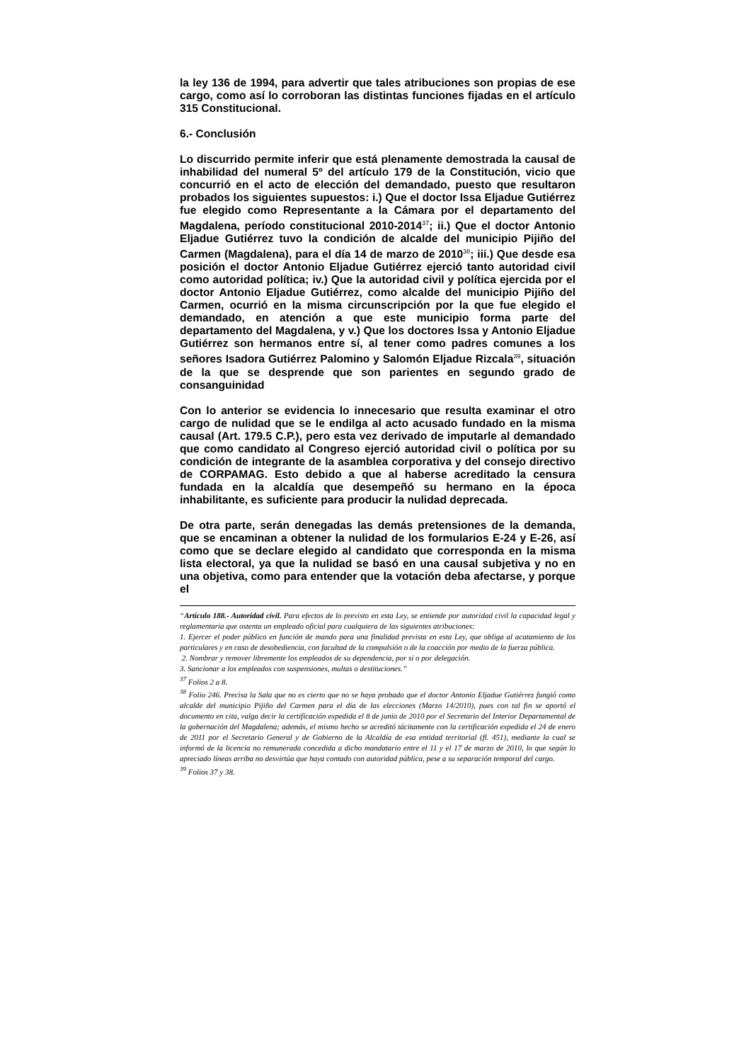la ley 136 de 1994, para advertir que tales atribuciones son propias de ese cargo, como así lo corroboran las distintas funciones fijadas en el artículo 315 Constitucional.
6.- Conclusión
Lo discurrido permite inferir que está plenamente demostrada la causal de inhabilidad del numeral 5º del artículo 179 de la Constitución, vicio que concurrió en el acto de elección del demandado, puesto que resultaron probados los siguientes supuestos: i.) Que el doctor Issa Eljadue Gutiérrez fue elegido como Representante a la Cámara por el departamento del Magdalena, período constitucional 2010-2014<sup>37</sup>; ii.) Que el doctor Antonio Eljadue Gutiérrez tuvo la condición de alcalde del municipio Pijiño del Carmen (Magdalena), para el día 14 de marzo de 2010<sup>38</sup>; iii.) Que desde esa posición el doctor Antonio Eljadue Gutiérrez ejerció tanto autoridad civil como autoridad política; iv.) Que la autoridad civil y política ejercida por el doctor Antonio Eljadue Gutiérrez, como alcalde del municipio Pijiño del Carmen, ocurrió en la misma circunscripción por la que fue elegido el demandado, en atención a que este municipio forma parte del departamento del Magdalena, y v.) Que los doctores Issa y Antonio Eljadue Gutiérrez son hermanos entre sí, al tener como padres comunes a los señores Isadora Gutiérrez Palomino y Salomón Eljadue Rizcala<sup>39</sup>, situación de la que se desprende que son parientes en segundo grado de consanguinidad
Con lo anterior se evidencia lo innecesario que resulta examinar el otro cargo de nulidad que se le endilga al acto acusado fundado en la misma causal (Art. 179.5 C.P.), pero esta vez derivado de imputarle al demandado que como candidato al Congreso ejerció autoridad civil o política por su condición de integrante de la asamblea corporativa y del consejo directivo de CORPAMAG. Esto debido a que al haberse acreditado la censura fundada en la alcaldía que desempeñó su hermano en la época inhabilitante, es suficiente para producir la nulidad deprecada.
De otra parte, serán denegadas las demás pretensiones de la demanda, que se encaminan a obtener la nulidad de los formularios E-24 y E-26, así como que se declare elegido al candidato que corresponda en la misma lista electoral, ya que la nulidad se basó en una causal subjetiva y no en una objetiva, como para entender que la votación deba afectarse, y porque el
“Artículo 188.- Autoridad civil. Para efectos de lo previsto en esta Ley, se entiende por autoridad civil la capacidad legal y reglamentaria que ostenta un empleado oficial para cualquiera de las siguientes atribuciones:
1. Ejercer el poder público en función de mando para una finalidad prevista en esta Ley, que obliga al acatamiento de los particulares y en caso de desobediencia, con facultad de la compulsión o de la coacción por medio de la fuerza pública.
2. Nombrar y remover libremente los empleados de su dependencia, por si o por delegación.
3. Sancionar a los empleados con suspensiones, multas o destituciones.”
<sup>37</sup> Folios 2 a 8.
<sup>38</sup> Folio 246. Precisa la Sala que no es cierto que no se haya probado que el doctor Antonio Eljadue Gutiérrez fungió como alcalde del municipio Pijiño del Carmen para el día de las elecciones (Marzo 14/2010), pues con tal fin se aportó el documento en cita, valga decir la certificación expedida el 8 de junio de 2010 por el Secretario del Interior Departamental de la gobernación del Magdalena; además, el mismo hecho se acreditó tácitamente con la certificación expedida el 24 de enero de 2011 por el Secretario General y de Gobierno de la Alcaldía de esa entidad territorial (fl. 451), mediante la cual se informó de la licencia no remunerada concedida a dicho mandatario entre el 11 y el 17 de marzo de 2010, lo que según lo apreciado líneas arriba no desvirtúa que haya contado con autoridad pública, pese a su separación temporal del cargo.
<sup>39</sup> Folios 37 y 38.